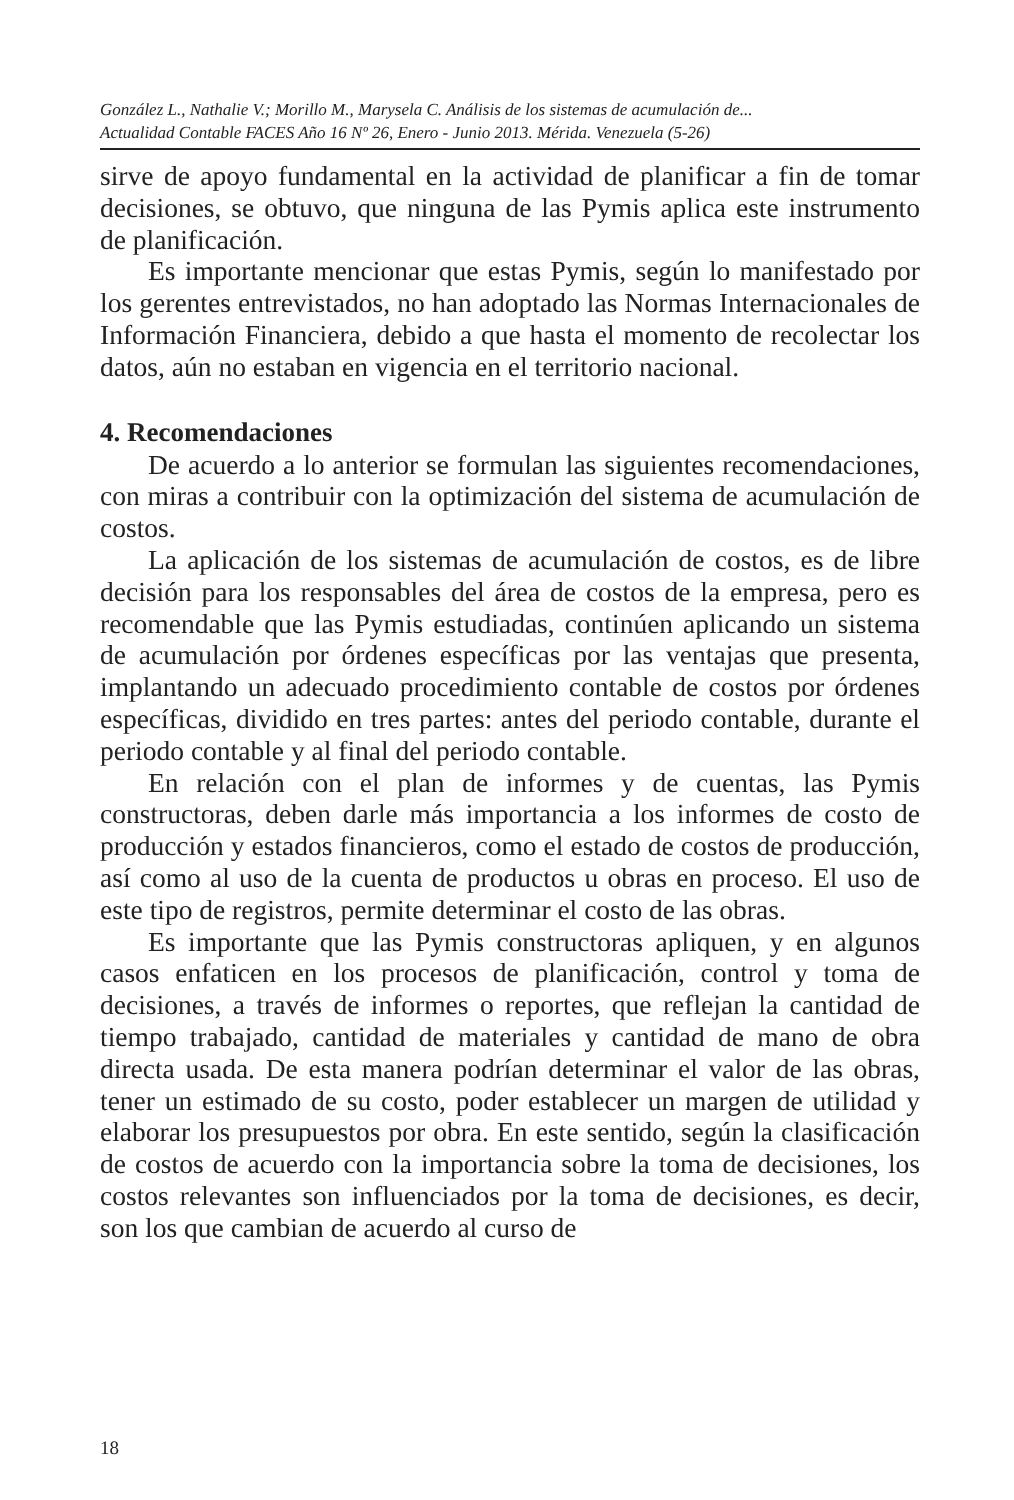González L., Nathalie V.; Morillo M., Marysela C. Análisis de los sistemas de acumulación de...
Actualidad Contable FACES Año 16 Nº 26, Enero - Junio 2013. Mérida. Venezuela (5-26)
sirve de apoyo fundamental en la actividad de planificar a fin de tomar decisiones, se obtuvo, que ninguna de las Pymis aplica este instrumento de planificación.
Es importante mencionar que estas Pymis, según lo manifestado por los gerentes entrevistados, no han adoptado las Normas Internacionales de Información Financiera, debido a que hasta el momento de recolectar los datos, aún no estaban en vigencia en el territorio nacional.
4. Recomendaciones
De acuerdo a lo anterior se formulan las siguientes recomendaciones, con miras a contribuir con la optimización del sistema de acumulación de costos.
La aplicación de los sistemas de acumulación de costos, es de libre decisión para los responsables del área de costos de la empresa, pero es recomendable que las Pymis estudiadas, continúen aplicando un sistema de acumulación por órdenes específicas por las ventajas que presenta, implantando un adecuado procedimiento contable de costos por órdenes específicas, dividido en tres partes: antes del periodo contable, durante el periodo contable y al final del periodo contable.
En relación con el plan de informes y de cuentas, las Pymis constructoras, deben darle más importancia a los informes de costo de producción y estados financieros, como el estado de costos de producción, así como al uso de la cuenta de productos u obras en proceso. El uso de este tipo de registros, permite determinar el costo de las obras.
Es importante que las Pymis constructoras apliquen, y en algunos casos enfaticen en los procesos de planificación, control y toma de decisiones, a través de informes o reportes, que reflejan la cantidad de tiempo trabajado, cantidad de materiales y cantidad de mano de obra directa usada. De esta manera podrían determinar el valor de las obras, tener un estimado de su costo, poder establecer un margen de utilidad y elaborar los presupuestos por obra. En este sentido, según la clasificación de costos de acuerdo con la importancia sobre la toma de decisiones, los costos relevantes son influenciados por la toma de decisiones, es decir, son los que cambian de acuerdo al curso de
18